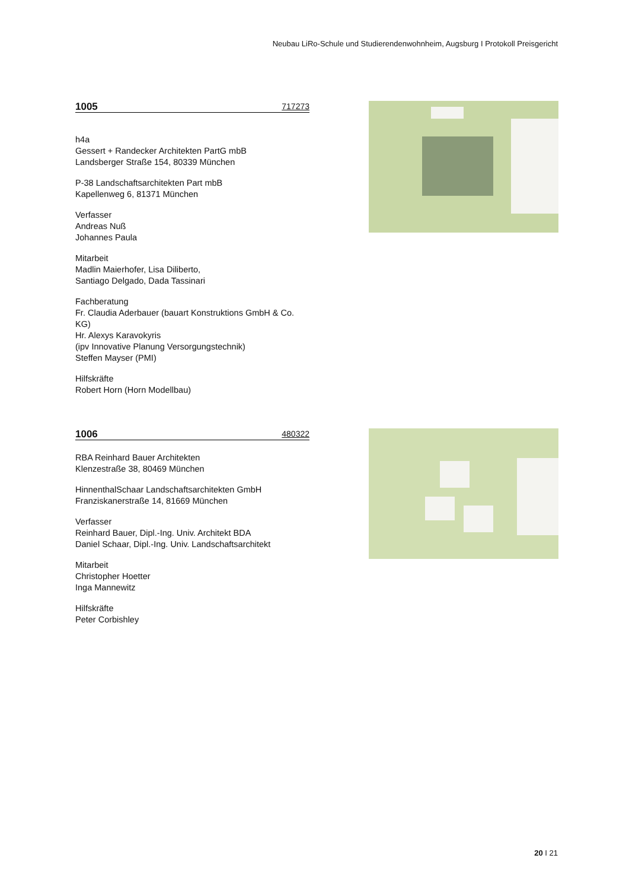Neubau LiRo-Schule und Studierendenwohnheim, Augsburg I Protokoll Preisgericht
1005 717273
h4a
Gessert + Randecker Architekten PartG mbB
Landsberger Straße 154, 80339 München
P-38 Landschaftsarchitekten Part mbB
Kapellenweg 6, 81371 München
Verfasser
Andreas Nuß
Johannes Paula
Mitarbeit
Madlin Maierhofer, Lisa Diliberto,
Santiago Delgado, Dada Tassinari
Fachberatung
Fr. Claudia Aderbauer (bauart Konstruktions GmbH & Co. KG)
Hr. Alexys Karavokyris
(ipv Innovative Planung Versorgungstechnik)
Steffen Mayser (PMI)
Hilfskräfte
Robert Horn (Horn Modellbau)
1006 480322
RBA Reinhard Bauer Architekten
Klenzestraße 38, 80469 München
HinnenthalSchaar Landschaftsarchitekten GmbH
Franziskanerstraße 14, 81669 München
Verfasser
Reinhard Bauer, Dipl.-Ing. Univ. Architekt BDA
Daniel Schaar, Dipl.-Ing. Univ. Landschaftsarchitekt
Mitarbeit
Christopher Hoetter
Inga Mannewitz
Hilfskräfte
Peter Corbishley
20 I 21